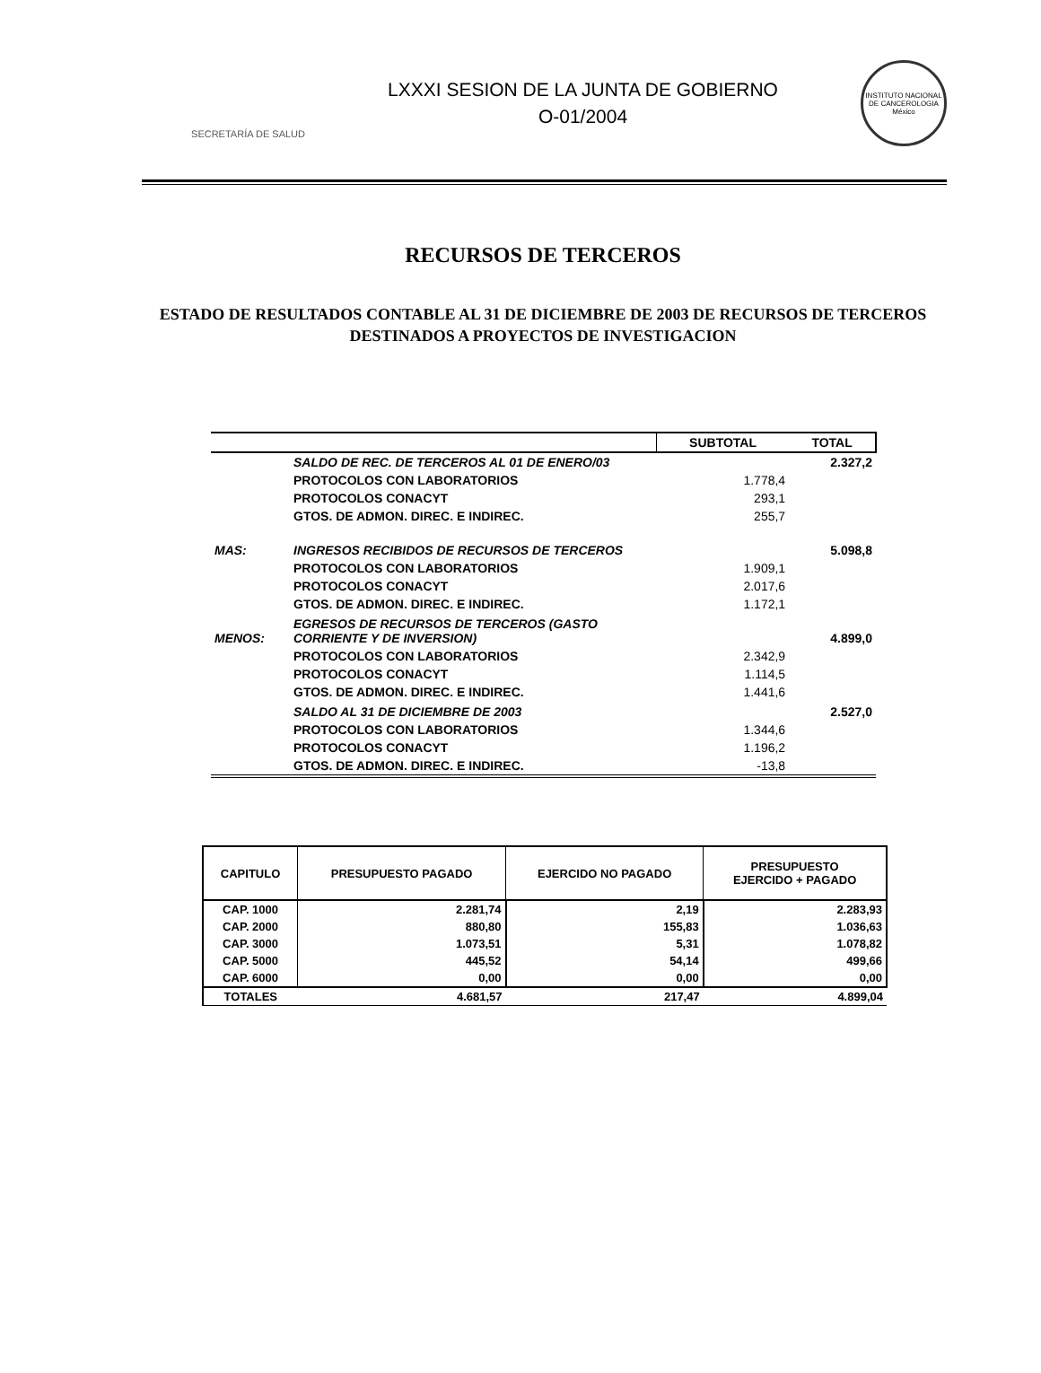SECRETARÍA DE SALUD
LXXXI SESION DE LA JUNTA DE GOBIERNO
O-01/2004
INSTITUTO NACIONAL DE CANCEROLOGIA México
RECURSOS DE TERCEROS
ESTADO DE RESULTADOS CONTABLE AL 31 DE DICIEMBRE DE 2003 DE RECURSOS DE TERCEROS DESTINADOS A PROYECTOS DE INVESTIGACION
| | | SUBTOTAL | TOTAL |
| --- | --- | --- | --- |
| | SALDO DE REC. DE TERCEROS AL 01 DE ENERO/03 | | 2.327,2 |
| | PROTOCOLOS CON LABORATORIOS | 1.778,4 | |
| | PROTOCOLOS CONACYT | 293,1 | |
| | GTOS. DE ADMON. DIREC. E INDIREC. | 255,7 | |
| MAS: | INGRESOS RECIBIDOS DE RECURSOS DE TERCEROS | | 5.098,8 |
| | PROTOCOLOS CON LABORATORIOS | 1.909,1 | |
| | PROTOCOLOS CONACYT | 2.017,6 | |
| | GTOS. DE ADMON. DIREC. E INDIREC. | 1.172,1 | |
| MENOS: | EGRESOS DE RECURSOS DE TERCEROS (GASTO CORRIENTE Y DE INVERSION) | | 4.899,0 |
| | PROTOCOLOS CON LABORATORIOS | 2.342,9 | |
| | PROTOCOLOS CONACYT | 1.114,5 | |
| | GTOS. DE ADMON. DIREC. E INDIREC. | 1.441,6 | |
| | SALDO AL 31 DE DICIEMBRE DE 2003 | | 2.527,0 |
| | PROTOCOLOS CON LABORATORIOS | 1.344,6 | |
| | PROTOCOLOS CONACYT | 1.196,2 | |
| | GTOS. DE ADMON. DIREC. E INDIREC. | -13,8 | |
| CAPITULO | PRESUPUESTO PAGADO | EJERCIDO NO PAGADO | PRESUPUESTO EJERCIDO + PAGADO |
| --- | --- | --- | --- |
| CAP. 1000 | 2.281,74 | 2,19 | 2.283,93 |
| CAP. 2000 | 880,80 | 155,83 | 1.036,63 |
| CAP. 3000 | 1.073,51 | 5,31 | 1.078,82 |
| CAP. 5000 | 445,52 | 54,14 | 499,66 |
| CAP. 6000 | 0,00 | 0,00 | 0,00 |
| TOTALES | 4.681,57 | 217,47 | 4.899,04 |